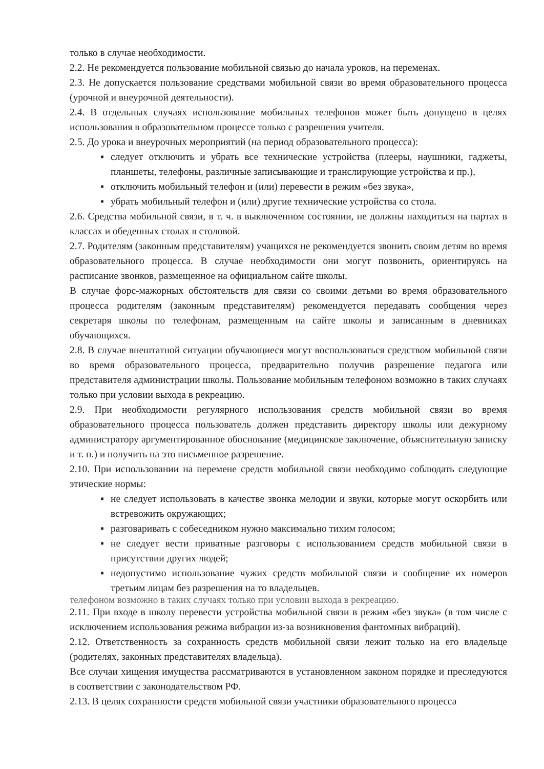только в случае необходимости.
2.2. Не рекомендуется пользование мобильной связью до начала уроков, на переменах.
2.3. Не допускается пользование средствами мобильной связи во время образовательного процесса (урочной и внеурочной деятельности).
2.4. В отдельных случаях использование мобильных телефонов может быть допущено в целях использования в образовательном процессе только с разрешения учителя.
2.5. До урока и внеурочных мероприятий (на период образовательного процесса):
▪ следует отключить и убрать все технические устройства (плееры, наушники, гаджеты, планшеты, телефоны, различные записывающие и транслирующие устройства и пр.),
▪ отключить мобильный телефон и (или) перевести в режим «без звука»,
▪ убрать мобильный телефон и (или) другие технические устройства со стола.
2.6. Средства мобильной связи, в т. ч. в выключенном состоянии, не должны находиться на партах в классах и обеденных столах в столовой.
2.7. Родителям (законным представителям) учащихся не рекомендуется звонить своим детям во время образовательного процесса. В случае необходимости они могут позвонить, ориентируясь на расписание звонков, размещенное на официальном сайте школы.
В случае форс-мажорных обстоятельств для связи со своими детьми во время образовательного процесса родителям (законным представителям) рекомендуется передавать сообщения через секретаря школы по телефонам, размещенным на сайте школы и записанным в дневниках обучающихся.
2.8. В случае внештатной ситуации обучающиеся могут воспользоваться средством мобильной связи во время образовательного процесса, предварительно получив разрешение педагога или представителя администрации школы. Пользование мобильным телефоном возможно в таких случаях только при условии выхода в рекреацию.
2.9. При необходимости регулярного использования средств мобильной связи во время образовательного процесса пользователь должен представить директору школы или дежурному администратору аргументированное обоснование (медицинское заключение, объяснительную записку и т. п.) и получить на это письменное разрешение.
2.10. При использовании на перемене средств мобильной связи необходимо соблюдать следующие этические нормы:
▪ не следует использовать в качестве звонка мелодии и звуки, которые могут оскорбить или встревожить окружающих;
▪ разговаривать с собеседником нужно максимально тихим голосом;
▪ не следует вести приватные разговоры с использованием средств мобильной связи в присутствии других людей;
▪ недопустимо использование чужих средств мобильной связи и сообщение их номеров третьим лицам без разрешения на то владельцев.
телефоном возможно в таких случаях только при условии выхода в рекреацию.
2.11. При входе в школу перевести устройства мобильной связи в режим «без звука» (в том числе с исключением использования режима вибрации из-за возникновения фантомных вибраций).
2.12. Ответственность за сохранность средств мобильной связи лежит только на его владельце (родителях, законных представителях владельца).
Все случаи хищения имущества рассматриваются в установленном законом порядке и преследуются в соответствии с законодательством РФ.
2.13. В целях сохранности средств мобильной связи участники образовательного процесса